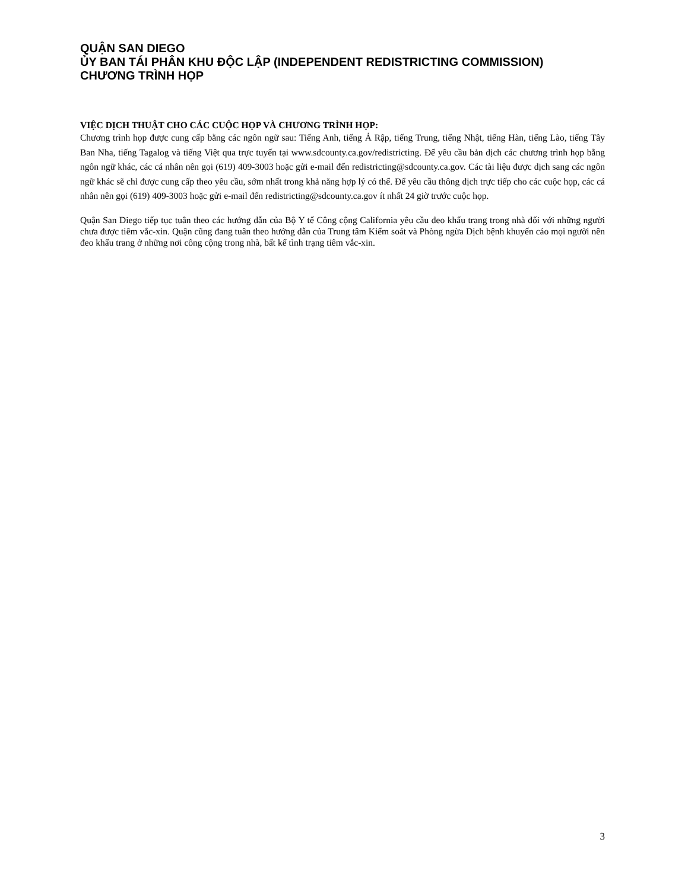QUẬN SAN DIEGO
ỦY BAN TÁI PHÂN KHU ĐỘC LẬP (INDEPENDENT REDISTRICTING COMMISSION)
CHƯƠNG TRÌNH HỌP
VIỆC DỊCH THUẬT CHO CÁC CUỘC HỌP VÀ CHƯƠNG TRÌNH HỌP:
Chương trình họp được cung cấp bằng các ngôn ngữ sau: Tiếng Anh, tiếng Ả Rập, tiếng Trung, tiếng Nhật, tiếng Hàn, tiếng Lào, tiếng Tây Ban Nha, tiếng Tagalog và tiếng Việt qua trực tuyến tại www.sdcounty.ca.gov/redistricting. Để yêu cầu bản dịch các chương trình họp bằng ngôn ngữ khác, các cá nhân nên gọi (619) 409-3003 hoặc gửi e-mail đến redistricting@sdcounty.ca.gov. Các tài liệu được dịch sang các ngôn ngữ khác sẽ chỉ được cung cấp theo yêu cầu, sớm nhất trong khả năng hợp lý có thể. Để yêu cầu thông dịch trực tiếp cho các cuộc họp, các cá nhân nên gọi (619) 409-3003 hoặc gửi e-mail đến redistricting@sdcounty.ca.gov ít nhất 24 giờ trước cuộc họp.
Quận San Diego tiếp tục tuân theo các hướng dẫn của Bộ Y tế Công cộng California yêu cầu đeo khẩu trang trong nhà đối với những người chưa được tiêm vắc-xin. Quận cũng đang tuân theo hướng dẫn của Trung tâm Kiểm soát và Phòng ngừa Dịch bệnh khuyến cáo mọi người nên đeo khẩu trang ở những nơi công cộng trong nhà, bất kể tình trạng tiêm vắc-xin.
3